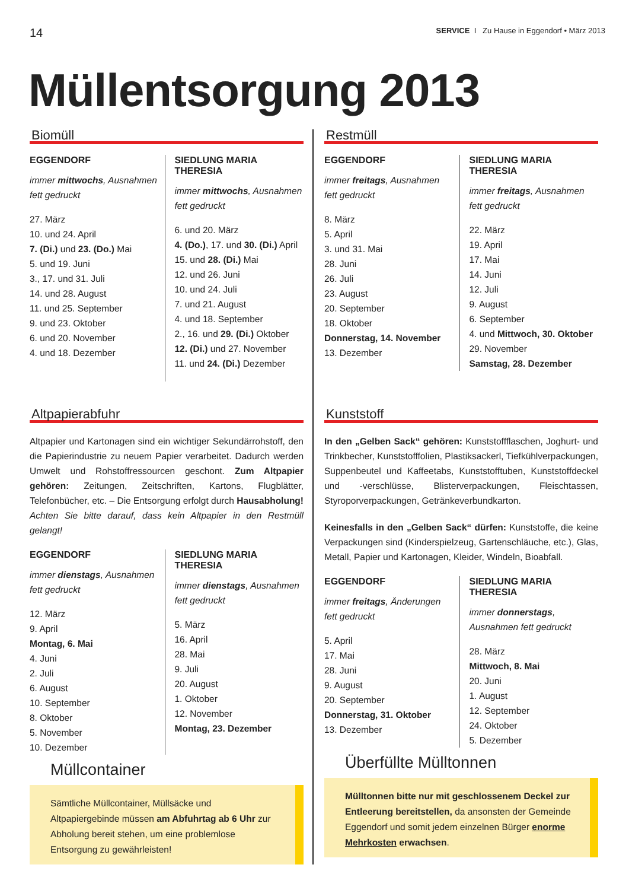14 SERVICE I Zu Hause in Eggendorf • März 2013
Müllentsorgung 2013
Biomüll
EGGENDORF
immer mittwochs, Ausnahmen fett gedruckt
27. März
10. und 24. April
7. (Di.) und 23. (Do.) Mai
5. und 19. Juni
3., 17. und 31. Juli
14. und 28. August
11. und 25. September
9. und 23. Oktober
6. und 20. November
4. und 18. Dezember
SIEDLUNG MARIA THERESIA
immer mittwochs, Ausnahmen fett gedruckt
6. und 20. März
4. (Do.), 17. und 30. (Di.) April
15. und 28. (Di.) Mai
12. und 26. Juni
10. und 24. Juli
7. und 21. August
4. und 18. September
2., 16. und 29. (Di.) Oktober
12. (Di.) und 27. November
11. und 24. (Di.) Dezember
Altpapierabfuhr
Altpapier und Kartonagen sind ein wichtiger Sekundärrohstoff, den die Papierindustrie zu neuem Papier verarbeitet. Dadurch werden Umwelt und Rohstoffressourcen geschont. Zum Altpapier gehören: Zeitungen, Zeitschriften, Kartons, Flugblätter, Telefonbücher, etc. – Die Entsorgung erfolgt durch Hausabholung! Achten Sie bitte darauf, dass kein Altpapier in den Restmüll gelangt!
EGGENDORF
immer dienstags, Ausnahmen fett gedruckt
12. März
9. April
Montag, 6. Mai
4. Juni
2. Juli
6. August
10. September
8. Oktober
5. November
10. Dezember
SIEDLUNG MARIA THERESIA
immer dienstags, Ausnahmen fett gedruckt
5. März
16. April
28. Mai
9. Juli
20. August
1. Oktober
12. November
Montag, 23. Dezember
Müllcontainer
Sämtliche Müllcontainer, Müllsäcke und Altpapiergebinde müssen am Abfuhrtag ab 6 Uhr zur Abholung bereit stehen, um eine problemlose Entsorgung zu gewährleisten!
Restmüll
EGGENDORF
immer freitags, Ausnahmen fett gedruckt
8. März
5. April
3. und 31. Mai
28. Juni
26. Juli
23. August
20. September
18. Oktober
Donnerstag, 14. November
13. Dezember
SIEDLUNG MARIA THERESIA
immer freitags, Ausnahmen fett gedruckt
22. März
19. April
17. Mai
14. Juni
12. Juli
9. August
6. September
4. und Mittwoch, 30. Oktober
29. November
Samstag, 28. Dezember
Kunststoff
In den „Gelben Sack“ gehören: Kunststoffflaschen, Joghurt- und Trinkbecher, Kunststofffolien, Plastiksackerl, Tiefkühlverpackungen, Suppenbeutel und Kaffeetabs, Kunststofftuben, Kunststoffdeckel und -verschlüsse, Blisterverpackungen, Fleischtassen, Styroporverpackungen, Getränkeverbundkarton.
Keinesfalls in den „Gelben Sack“ dürfen: Kunststoffe, die keine Verpackungen sind (Kinderspielzeug, Gartenschläuche, etc.), Glas, Metall, Papier und Kartonagen, Kleider, Windeln, Bioabfall.
EGGENDORF
immer freitags, Änderungen fett gedruckt
5. April
17. Mai
28. Juni
9. August
20. September
Donnerstag, 31. Oktober
13. Dezember
SIEDLUNG MARIA THERESIA
immer donnerstags, Ausnahmen fett gedruckt
28. März
Mittwoch, 8. Mai
20. Juni
1. August
12. September
24. Oktober
5. Dezember
Überfüllte Mülltonnen
Mülltonnen bitte nur mit geschlossenem Deckel zur Entleerung bereitstellen, da ansonsten der Gemeinde Eggendorf und somit jedem einzelnen Bürger enorme Mehrkosten erwachsen.